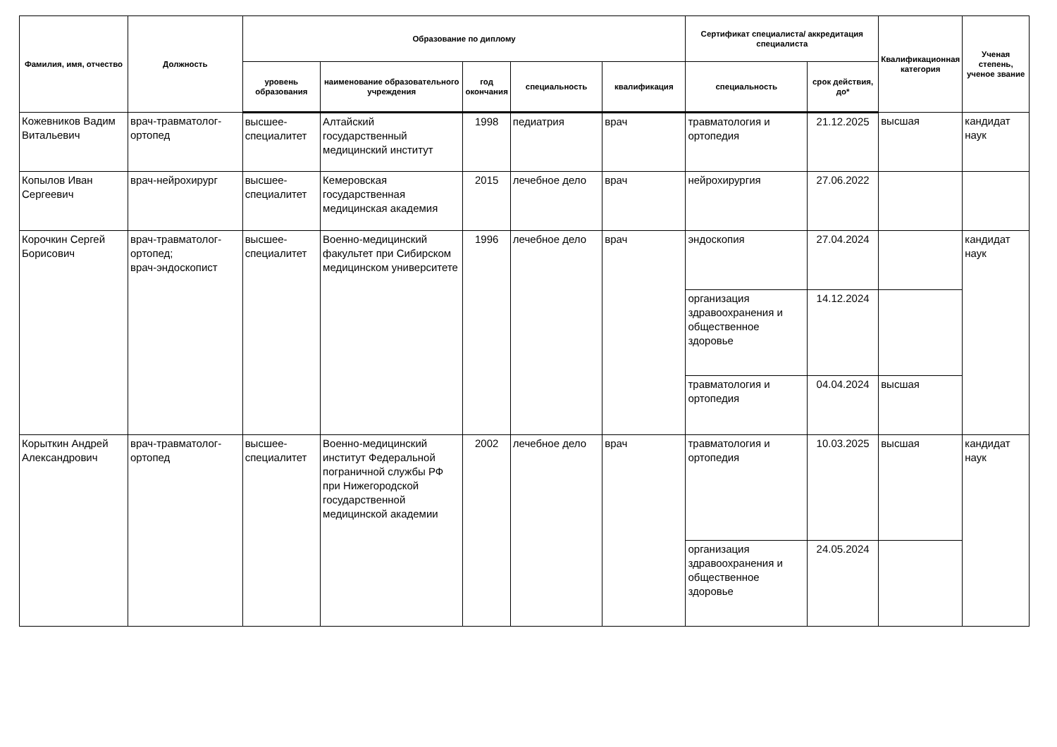| Фамилия, имя, отчество | Должность | Образование по диплому | | | | | Сертификат специалиста/ аккредитация специалиста | | Квалификационная категория | Ученая степень, ученое звание |
| --- | --- | --- | --- | --- | --- | --- | --- | --- | --- | --- |
| | | уровень образования | наименование образовательного учреждения | год окончания | специальность | квалификация | специальность | срок действия, до* | | |
| Кожевников Вадим Витальевич | врач-травматолог-ортопед | высшее-специалитет | Алтайский государственный медицинский институт | 1998 | педиатрия | врач | травматология и ортопедия | 21.12.2025 | высшая | кандидат наук |
| Копылов Иван Сергеевич | врач-нейрохирург | высшее-специалитет | Кемеровская государственная медицинская академия | 2015 | лечебное дело | врач | нейрохирургия | 27.06.2022 | | |
| Корочкин Сергей Борисович | врач-травматолог-ортопед; врач-эндоскопист | высшее-специалитет | Военно-медицинский факультет при Сибирском медицинском университете | 1996 | лечебное дело | врач | эндоскопия | 27.04.2024 | | кандидат наук |
| | | | | | | | организация здравоохранения и общественное здоровье | 14.12.2024 | | |
| | | | | | | | травматология и ортопедия | 04.04.2024 | высшая | |
| Корыткин Андрей Александрович | врач-травматолог-ортопед | высшее-специалитет | Военно-медицинский институт Федеральной пограничной службы РФ при Нижегородской государственной медицинской академии | 2002 | лечебное дело | врач | травматология и ортопедия | 10.03.2025 | высшая | кандидат наук |
| | | | | | | | организация здравоохранения и общественное здоровье | 24.05.2024 | | |